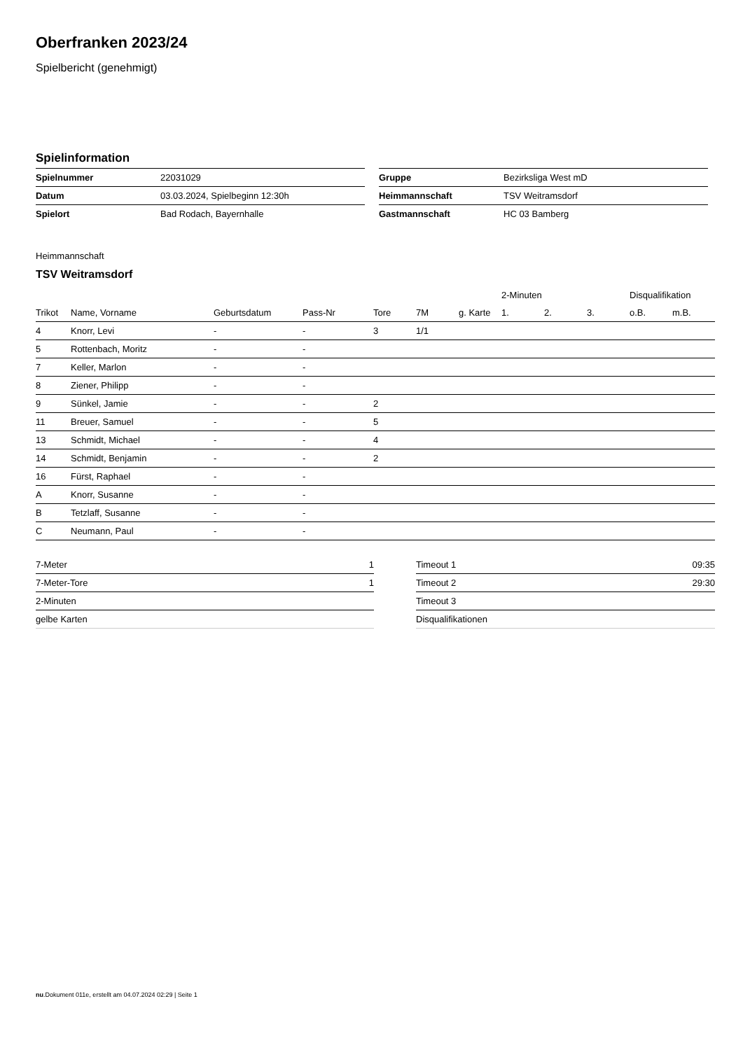Oberfranken 2023/24
Spielbericht (genehmigt)
Spielinformation
| Spielnummer | 22031029 |
| Datum | 03.03.2024, Spielbeginn 12:30h |
| Spielort | Bad Rodach, Bayernhalle |
| Gruppe | Bezirksliga West mD |
| Heimmannschaft | TSV Weitramsdorf |
| Gastmannschaft | HC 03 Bamberg |
Heimmannschaft
TSV Weitramsdorf
| | | | | | | | 2-Minuten | | | Disqualifikation | |
| --- | --- | --- | --- | --- | --- | --- | --- | --- | --- | --- | --- |
| Trikot | Name, Vorname | Geburtsdatum | Pass-Nr | Tore | 7M | g. Karte | 1. | 2. | 3. | o.B. | m.B. |
| 4 | Knorr, Levi | - | - | 3 | 1/1 | | | | | | |
| 5 | Rottenbach, Moritz | - | - | | | | | | | | |
| 7 | Keller, Marlon | - | - | | | | | | | | |
| 8 | Ziener, Philipp | - | - | | | | | | | | |
| 9 | Sünkel, Jamie | - | - | 2 | | | | | | | |
| 11 | Breuer, Samuel | - | - | 5 | | | | | | | |
| 13 | Schmidt, Michael | - | - | 4 | | | | | | | |
| 14 | Schmidt, Benjamin | - | - | 2 | | | | | | | |
| 16 | Fürst, Raphael | - | - | | | | | | | | |
| A | Knorr, Susanne | - | - | | | | | | | | |
| B | Tetzlaff, Susanne | - | - | | | | | | | | |
| C | Neumann, Paul | - | - | | | | | | | | |
| 7-Meter | 1 |
| 7-Meter-Tore | 1 |
| 2-Minuten | |
| gelbe Karten | |
| Timeout 1 | 09:35 |
| Timeout 2 | 29:30 |
| Timeout 3 | |
| Disqualifikationen | |
nu.Dokument 011e, erstellt am 04.07.2024 02:29 | Seite 1